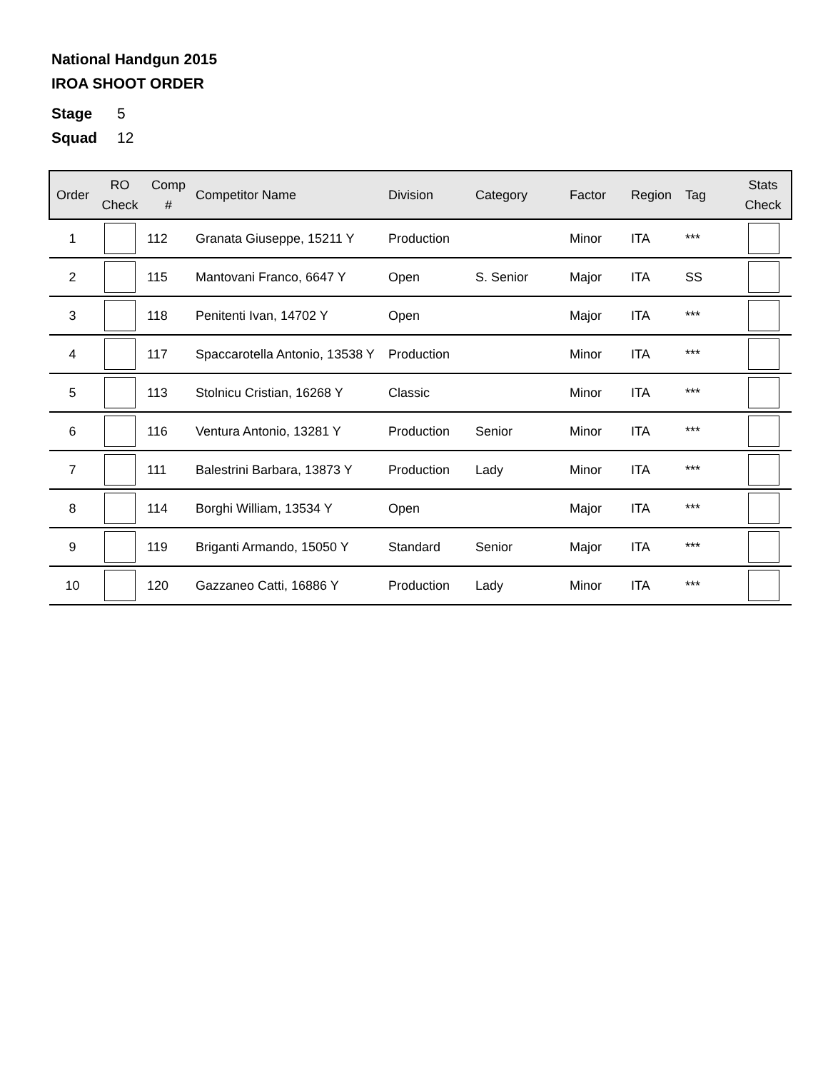National Handgun 2015
IROA SHOOT ORDER
Stage 5
Squad 12
| Order | RO Check | Comp # | Competitor Name | Division | Category | Factor | Region | Tag | Stats Check |
| --- | --- | --- | --- | --- | --- | --- | --- | --- | --- |
| 1 | | 112 | Granata Giuseppe, 15211 Y | Production | | Minor | ITA | *** | |
| 2 | | 115 | Mantovani Franco, 6647 Y | Open | S. Senior | Major | ITA | SS | |
| 3 | | 118 | Penitenti Ivan, 14702 Y | Open | | Major | ITA | *** | |
| 4 | | 117 | Spaccarotella Antonio, 13538 Y | Production | | Minor | ITA | *** | |
| 5 | | 113 | Stolnicu Cristian, 16268 Y | Classic | | Minor | ITA | *** | |
| 6 | | 116 | Ventura Antonio, 13281 Y | Production | Senior | Minor | ITA | *** | |
| 7 | | 111 | Balestrini Barbara, 13873 Y | Production | Lady | Minor | ITA | *** | |
| 8 | | 114 | Borghi William, 13534 Y | Open | | Major | ITA | *** | |
| 9 | | 119 | Briganti Armando, 15050 Y | Standard | Senior | Major | ITA | *** | |
| 10 | | 120 | Gazzaneo Catti, 16886 Y | Production | Lady | Minor | ITA | *** | |